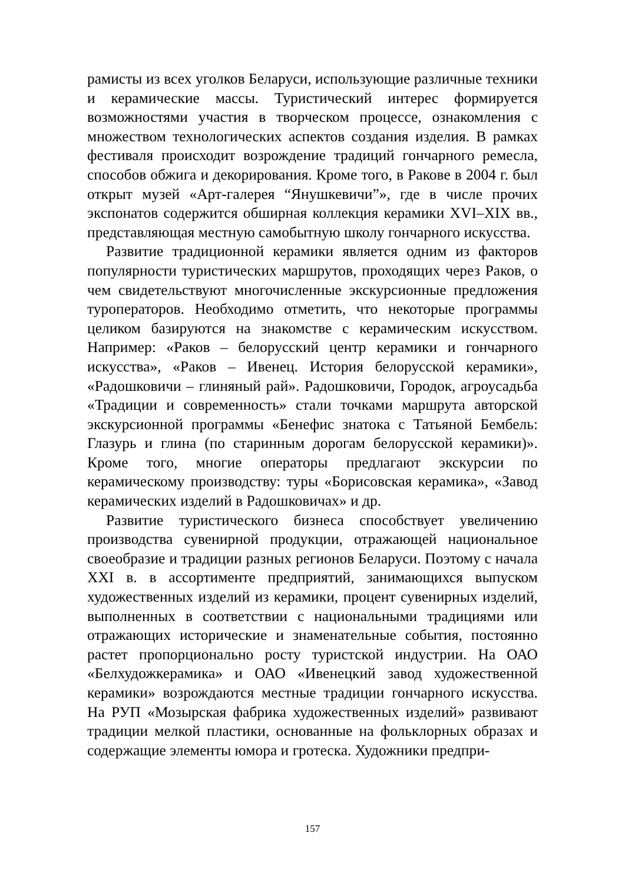рамисты из всех уголков Беларуси, использующие различные техники и керамические массы. Туристический интерес формируется возможностями участия в творческом процессе, ознакомления с множеством технологических аспектов создания изделия. В рамках фестиваля происходит возрождение традиций гончарного ремесла, способов обжига и декорирования. Кроме того, в Ракове в 2004 г. был открыт музей «Арт-галерея “Янушкевичи”», где в числе прочих экспонатов содержится обширная коллекция керамики XVI–XIX вв., представляющая местную самобытную школу гончарного искусства.
Развитие традиционной керамики является одним из факторов популярности туристических маршрутов, проходящих через Раков, о чем свидетельствуют многочисленные экскурсионные предложения туроператоров. Необходимо отметить, что некоторые программы целиком базируются на знакомстве с керамическим искусством. Например: «Раков – белорусский центр керамики и гончарного искусства», «Раков – Ивенец. История белорусской керамики», «Радошковичи – глиняный рай». Радошковичи, Городок, агроусадьба «Традиции и современность» стали точками маршрута авторской экскурсионной программы «Бенефис знатока с Татьяной Бембель: Глазурь и глина (по старинным дорогам белорусской керамики)». Кроме того, многие операторы предлагают экскурсии по керамическому производству: туры «Борисовская керамика», «Завод керамических изделий в Радошковичах» и др.
Развитие туристического бизнеса способствует увеличению производства сувенирной продукции, отражающей национальное своеобразие и традиции разных регионов Беларуси. Поэтому с начала XXI в. в ассортименте предприятий, занимающихся выпуском художественных изделий из керамики, процент сувенирных изделий, выполненных в соответствии с национальными традициями или отражающих исторические и знаменательные события, постоянно растет пропорционально росту туристской индустрии. На ОАО «Белхудожкерамика» и ОАО «Ивенецкий завод художественной керамики» возрождаются местные традиции гончарного искусства. На РУП «Мозырская фабрика художественных изделий» развивают традиции мелкой пластики, основанные на фольклорных образах и содержащие элементы юмора и гротеска. Художники предпри-
157